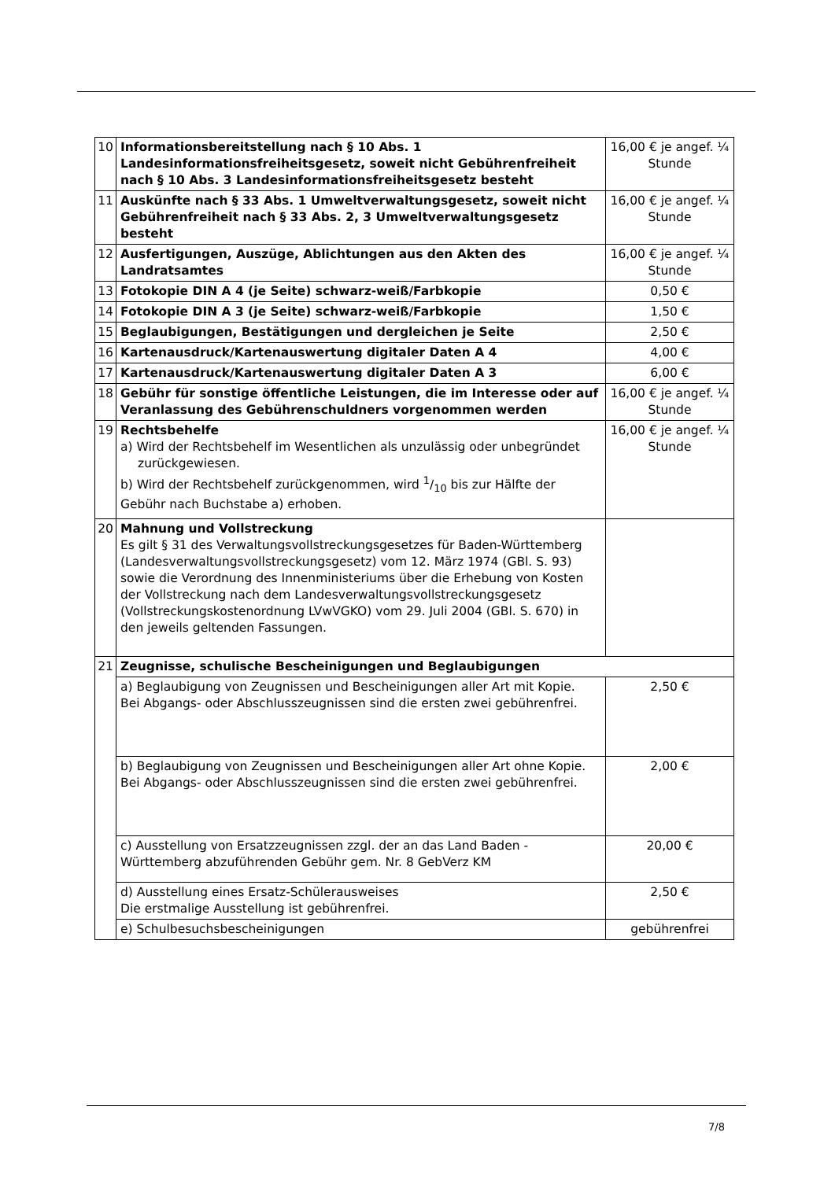| 10 | Informationsbereitstellung nach § 10 Abs. 1 Landesinformationsfreiheitsgesetz, soweit nicht Gebührenfreiheit nach § 10 Abs. 3 Landesinformationsfreiheitsgesetz besteht | 16,00 € je angef. ¼ Stunde |
| 11 | Auskünfte nach § 33 Abs. 1 Umweltverwaltungsgesetz, soweit nicht Gebührenfreiheit nach § 33 Abs. 2, 3 Umweltverwaltungsgesetz besteht | 16,00 € je angef. ¼ Stunde |
| 12 | Ausfertigungen, Auszüge, Ablichtungen aus den Akten des Landratsamtes | 16,00 € je angef. ¼ Stunde |
| 13 | Fotokopie DIN A 4 (je Seite) schwarz-weiß/Farbkopie | 0,50 € |
| 14 | Fotokopie DIN A 3 (je Seite) schwarz-weiß/Farbkopie | 1,50 € |
| 15 | Beglaubigungen, Bestätigungen und dergleichen je Seite | 2,50 € |
| 16 | Kartenausdruck/Kartenauswertung digitaler Daten A 4 | 4,00 € |
| 17 | Kartenausdruck/Kartenauswertung digitaler Daten A 3 | 6,00 € |
| 18 | Gebühr für sonstige öffentliche Leistungen, die im Interesse oder auf Veranlassung des Gebührenschuldners vorgenommen werden | 16,00 € je angef. ¼ Stunde |
| 19 | Rechtsbehelfe a) Wird der Rechtsbehelf im Wesentlichen als unzulässig oder unbegründet zurückgewiesen. b) Wird der Rechtsbehelf zurückgenommen, wird 1/10 bis zur Hälfte der Gebühr nach Buchstabe a) erhoben. | 16,00 € je angef. ¼ Stunde |
| 20 | Mahnung und Vollstreckung Es gilt § 31 des Verwaltungsvollstreckungsgesetzes für Baden-Württemberg (Landesverwaltungsvollstreckungsgesetz) vom 12. März 1974 (GBl. S. 93) sowie die Verordnung des Innenministeriums über die Erhebung von Kosten der Vollstreckung nach dem Landesverwaltungsvollstreckungsgesetz (Vollstreckungskostenordnung LVwVGKO) vom 29. Juli 2004 (GBl. S. 670) in den jeweils geltenden Fassungen. | |
| 21 | Zeugnisse, schulische Bescheinigungen und Beglaubigungen | |
| | a) Beglaubigung von Zeugnissen und Bescheinigungen aller Art mit Kopie. Bei Abgangs- oder Abschlusszeugnissen sind die ersten zwei gebührenfrei. | 2,50 € |
| | b) Beglaubigung von Zeugnissen und Bescheinigungen aller Art ohne Kopie. Bei Abgangs- oder Abschlusszeugnissen sind die ersten zwei gebührenfrei. | 2,00 € |
| | c) Ausstellung von Ersatzzeugnissen zzgl. der an das Land Baden - Württemberg abzuführenden Gebühr gem. Nr. 8 GebVerz KM | 20,00 € |
| | d) Ausstellung eines Ersatz-Schülerausweises Die erstmalige Ausstellung ist gebührenfrei. | 2,50 € |
| | e) Schulbesuchsbescheinigungen | gebührenfrei |
7/8